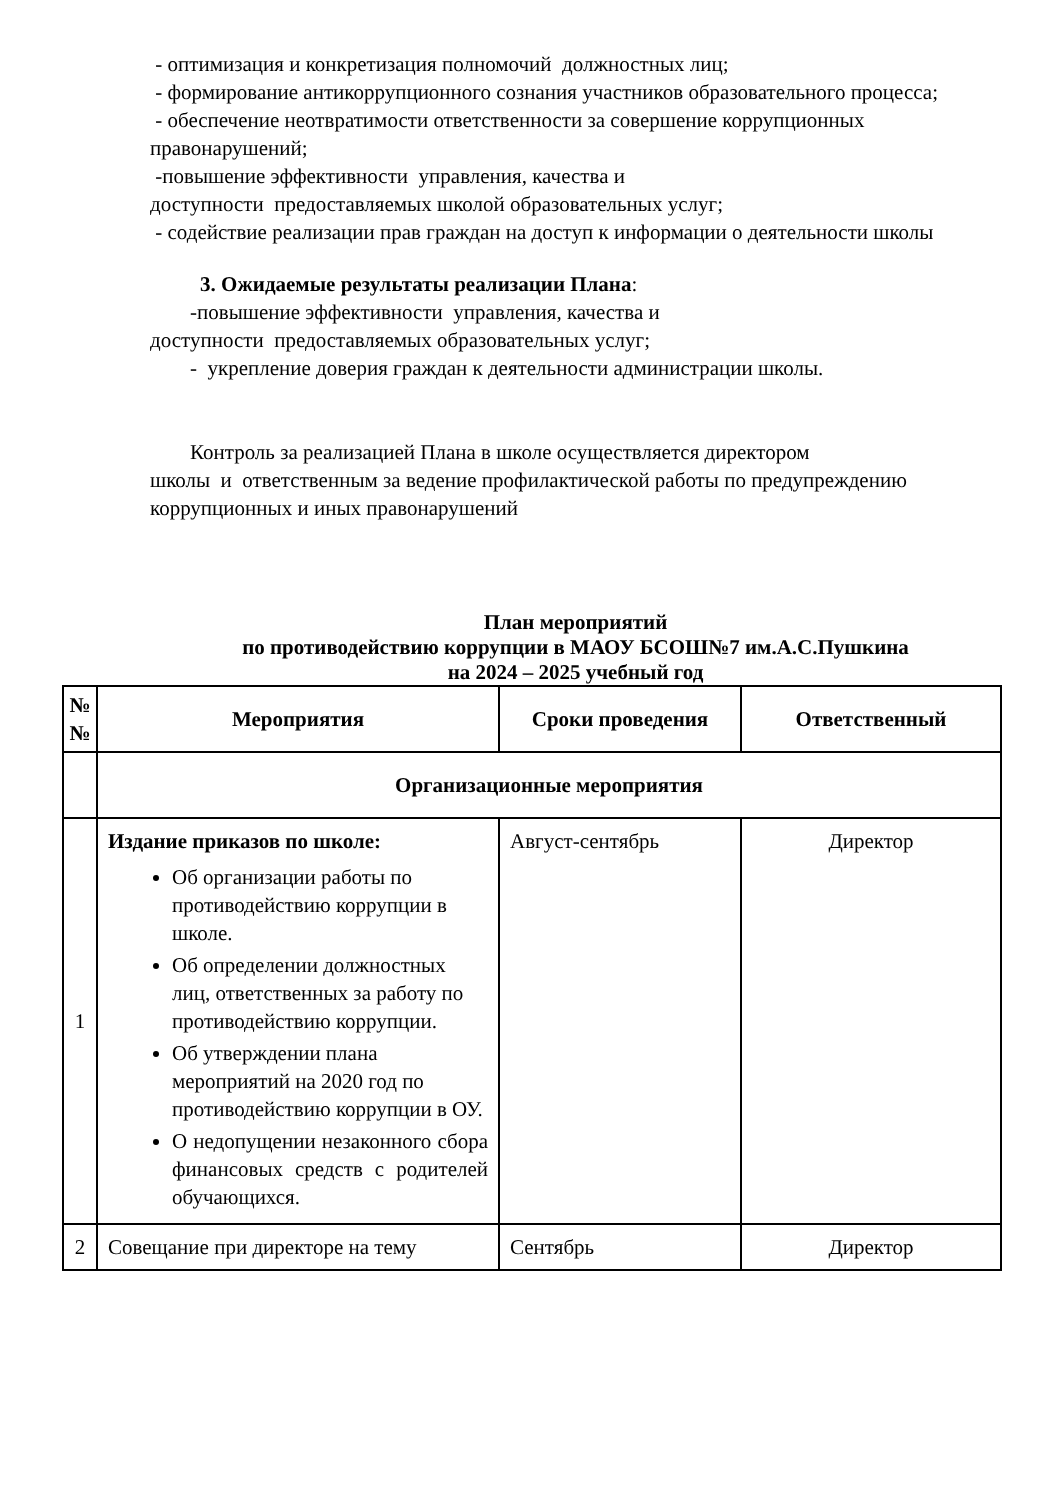- оптимизация и конкретизация полномочий должностных лиц;
- формирование антикоррупционного сознания участников образовательного процесса;
- обеспечение неотвратимости ответственности за совершение коррупционных правонарушений;
-повышение эффективности управления, качества и
доступности предоставляемых школой образовательных услуг;
- содействие реализации прав граждан на доступ к информации о деятельности школы
3. Ожидаемые результаты реализации Плана:
-повышение эффективности управления, качества и
доступности предоставляемых образовательных услуг;
- укрепление доверия граждан к деятельности администрации школы.
Контроль за реализацией Плана в школе осуществляется директором
школы и ответственным за ведение профилактической работы по предупреждению коррупционных и иных правонарушений
План мероприятий
по противодействию коррупции в МАОУ БСОШ№7 им.А.С.Пушкина
на 2024 – 2025 учебный год
| № № | Мероприятия | Сроки проведения | Ответственный |
| --- | --- | --- | --- |
| | Организационные мероприятия | | |
| 1 | Издание приказов по школе: Об организации работы по противодействию коррупции в школе. Об определении должностных лиц, ответственных за работу по противодействию коррупции. Об утверждении плана мероприятий на 2020 год по противодействию коррупции в ОУ. О недопущении незаконного сбора финансовых средств с родителей обучающихся. | Август-сентябрь | Директор |
| 2 | Совещание при директоре на тему | Сентябрь | Директор |